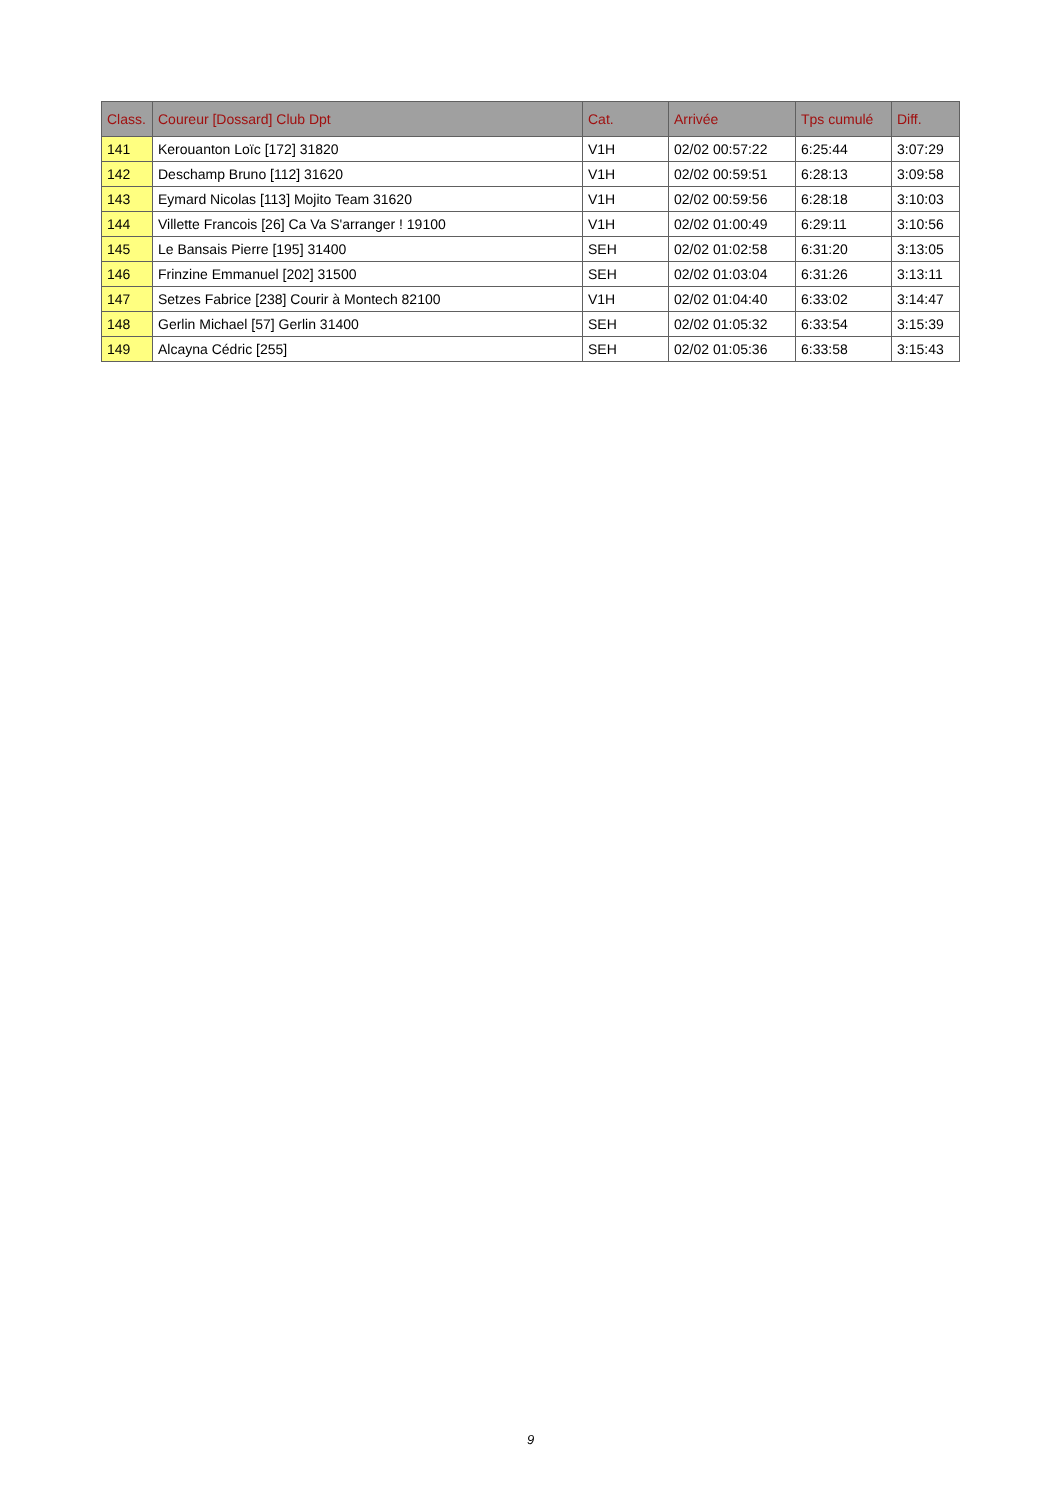| Class. | Coureur [Dossard] Club Dpt | Cat. | Arrivée | Tps cumulé | Diff. |
| --- | --- | --- | --- | --- | --- |
| 141 | Kerouanton Loïc [172] 31820 | V1H | 02/02 00:57:22 | 6:25:44 | 3:07:29 |
| 142 | Deschamp Bruno [112] 31620 | V1H | 02/02 00:59:51 | 6:28:13 | 3:09:58 |
| 143 | Eymard Nicolas [113] Mojito Team 31620 | V1H | 02/02 00:59:56 | 6:28:18 | 3:10:03 |
| 144 | Villette Francois [26] Ca Va S'arranger ! 19100 | V1H | 02/02 01:00:49 | 6:29:11 | 3:10:56 |
| 145 | Le Bansais Pierre [195] 31400 | SEH | 02/02 01:02:58 | 6:31:20 | 3:13:05 |
| 146 | Frinzine Emmanuel [202] 31500 | SEH | 02/02 01:03:04 | 6:31:26 | 3:13:11 |
| 147 | Setzes Fabrice [238] Courir à Montech 82100 | V1H | 02/02 01:04:40 | 6:33:02 | 3:14:47 |
| 148 | Gerlin Michael [57] Gerlin 31400 | SEH | 02/02 01:05:32 | 6:33:54 | 3:15:39 |
| 149 | Alcayna Cédric [255] | SEH | 02/02 01:05:36 | 6:33:58 | 3:15:43 |
9